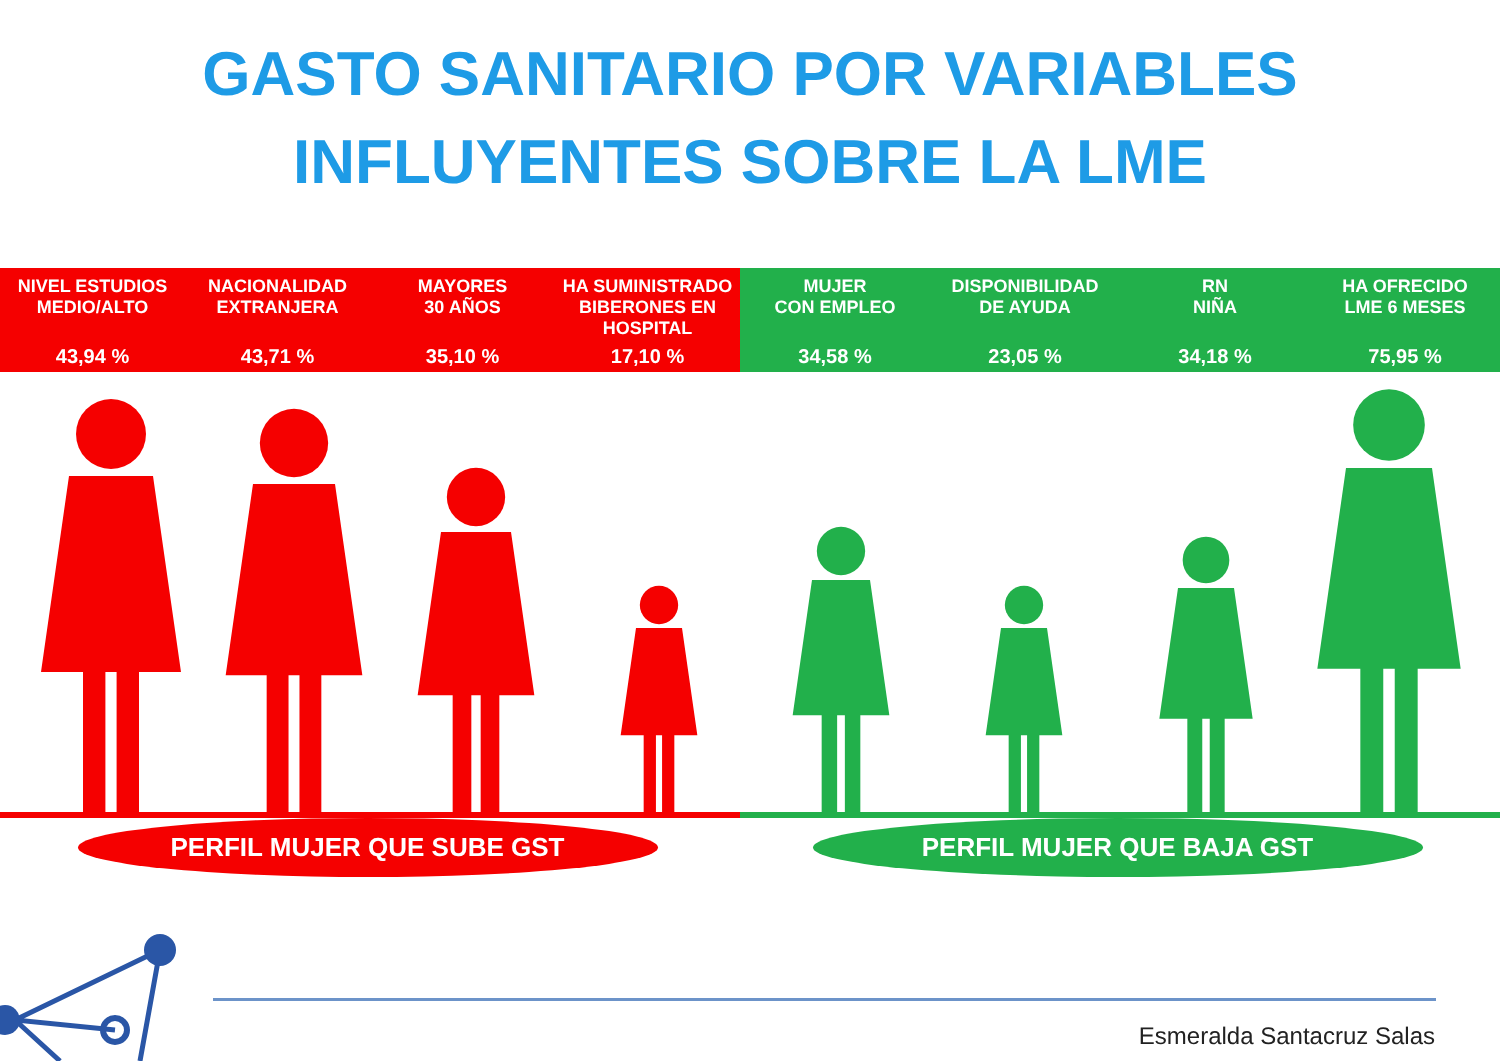GASTO SANITARIO POR VARIABLES
INFLUYENTES SOBRE LA LME
NIVEL ESTUDIOS
MEDIO/ALTO
43,94 %
NACIONALIDAD
EXTRANJERA
43,71 %
MAYORES
30 AÑOS
35,10 %
HA SUMINISTRADO BIBERONES EN HOSPITAL
17,10 %
MUJER
CON EMPLEO
34,58 %
DISPONIBILIDAD
DE AYUDA
23,05 %
RN
NIÑA
34,18 %
HA OFRECIDO
LME 6 MESES
75,95 %
PERFIL MUJER QUE SUBE GST PERFIL MUJER QUE BAJA GST
Esmeralda Santacruz Salas